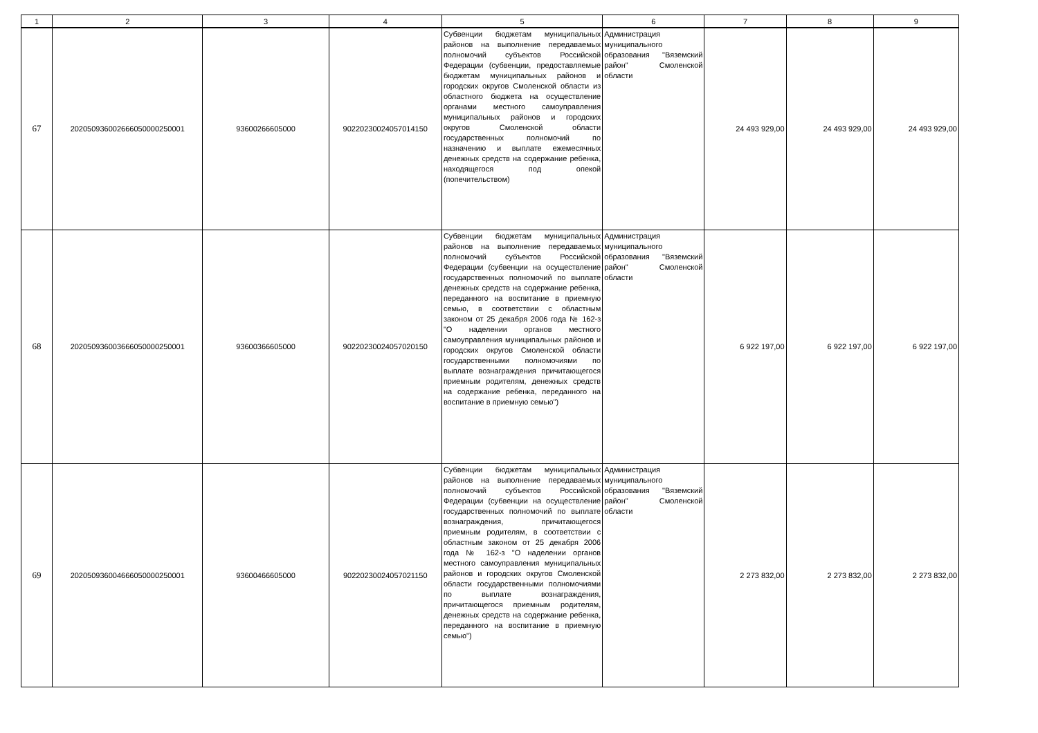| 1 | 2 | 3 | 4 | 5 | 6 | 7 | 8 | 9 |
| --- | --- | --- | --- | --- | --- | --- | --- | --- |
| 67 | 20205093600266605000025000­1 | 93600266605000 | 90220230024057014150 | Субвенции бюджетам муниципальных районов на выполнение передаваемых полномочий субъектов Российской Федерации (субвенции, предоставляемые бюджетам муниципальных районов и городских округов Смоленской области из областного бюджета на осуществление органами местного самоуправления муниципальных районов и городских округов Смоленской области государственных полномочий по назначению и выплате ежемесячных денежных средств на содержание ребенка, находящегося под опекой (попечительством) | Администрация муниципального образования "Вяземский район" Смоленской области | 24 493 929,00 | 24 493 929,00 | 24 493 929,00 |
| 68 | 202050936003666050000250001 | 93600366605000 | 90220230024057020150 | Субвенции бюджетам муниципальных районов на выполнение передаваемых полномочий субъектов Российской Федерации (субвенции на осуществление государственных полномочий по выплате денежных средств на содержание ребенка, переданного на воспитание в приемную семью, в соответствии с областным законом от 25 декабря 2006 года № 162-з "О наделении органов местного самоуправления муниципальных районов и городских округов Смоленской области государственными полномочиями по выплате вознаграждения причитающегося приемным родителям, денежных средств на содержание ребенка, переданного на воспитание в приемную семью") | Администрация муниципального образования "Вяземский район" Смоленской области | 6 922 197,00 | 6 922 197,00 | 6 922 197,00 |
| 69 | 202050936004666050000250001 | 93600466605000 | 90220230024057021150 | Субвенции бюджетам муниципальных районов на выполнение передаваемых полномочий субъектов Российской Федерации (субвенции на осуществление государственных полномочий по выплате вознаграждения, причитающегося приемным родителям, в соответствии с областным законом от 25 декабря 2006 года № 162-з "О наделении органов местного самоуправления муниципальных районов и городских округов Смоленской области государственными полномочиями по выплате вознаграждения, причитающегося приемным родителям, денежных средств на содержание ребенка, переданного на воспитание в приемную семью") | Администрация муниципального образования "Вяземский район" Смоленской области | 2 273 832,00 | 2 273 832,00 | 2 273 832,00 |